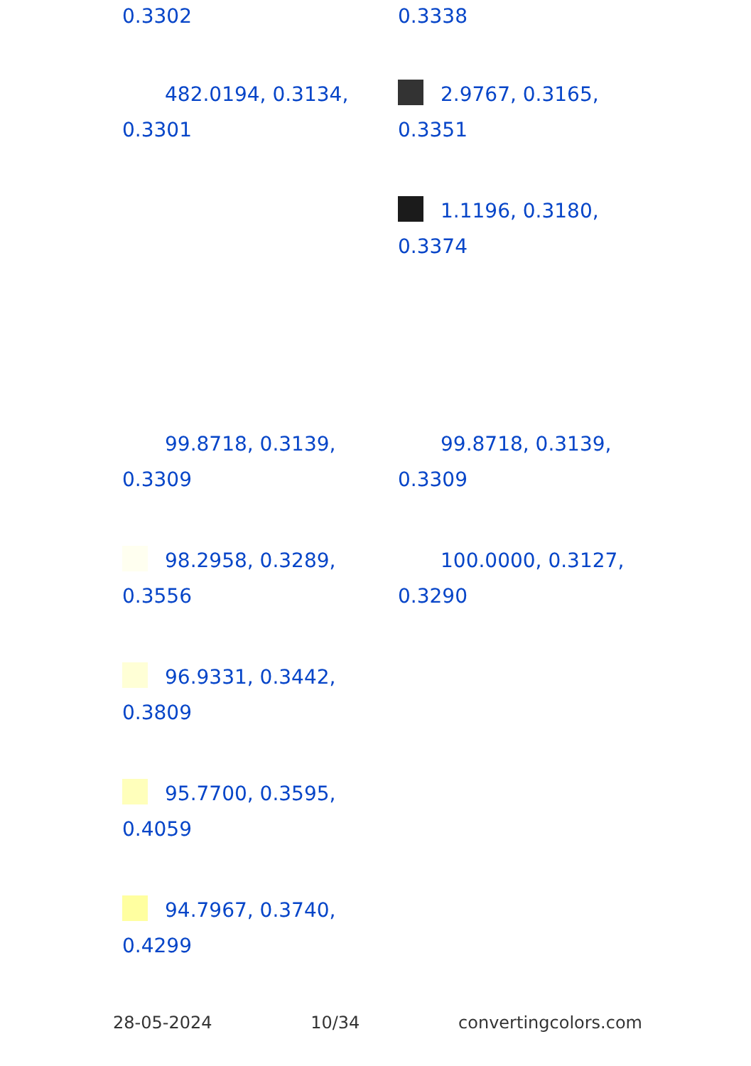0.3302
482.0194, 0.3134, 0.3301
99.8718, 0.3139, 0.3309
98.2958, 0.3289, 0.3556
96.9331, 0.3442, 0.3809
95.7700, 0.3595, 0.4059
94.7967, 0.3740, 0.4299
0.3338
2.9767, 0.3165, 0.3351
1.1196, 0.3180, 0.3374
99.8718, 0.3139, 0.3309
100.0000, 0.3127, 0.3290
28-05-2024 10/34 convertingcolors.com